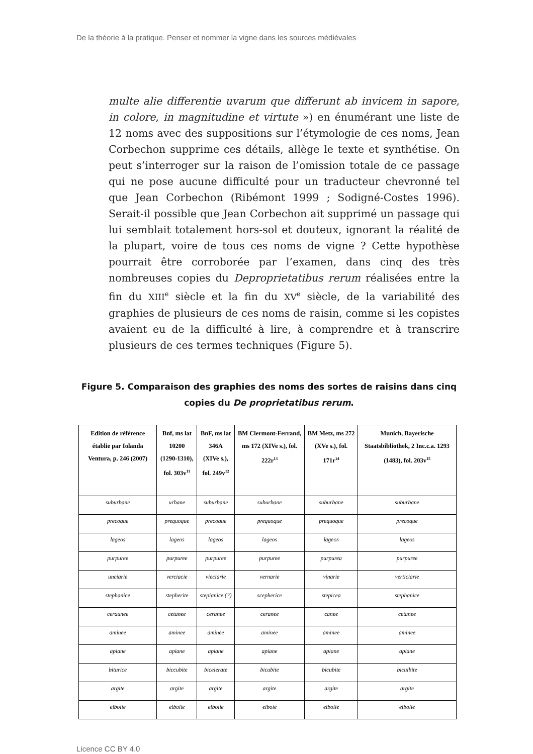De la théorie à la pratique. Penser et nommer la vigne dans les sources médiévales
multe alie differentie uvarum que differunt ab invicem in sapore, in colore, in magnitudine et virtute ») en énumérant une liste de 12 noms avec des suppositions sur l’étymologie de ces noms, Jean Corbechon supprime ces détails, allège le texte et synthétise. On peut s’interroger sur la raison de l’omission totale de ce passage qui ne pose aucune difficulté pour un traducteur chevronné tel que Jean Corbechon (Ribémont 1999 ; Sodigné-Costes 1996). Serait-il possible que Jean Corbechon ait supprimé un passage qui lui semblait totalement hors-sol et douteux, ignorant la réalité de la plupart, voire de tous ces noms de vigne ? Cette hypothèse pourrait être corroborée par l’examen, dans cinq des très nombreuses copies du Deproprietatibus rerum réalisées entre la fin du XIII<sup>e</sup> siècle et la fin du XV<sup>e</sup> siècle, de la variabilité des graphies de plusieurs de ces noms de raisin, comme si les copistes avaient eu de la difficulté à lire, à comprendre et à transcrire plusieurs de ces termes techniques (Figure 5).
Figure 5. Comparaison des graphies des noms des sortes de raisins dans cinq copies du De proprietatibus rerum.
| Edition de référence établie par Iolanda Ventura, p. 246 (2007) | Bnf, ms lat 10200 (1290-1310), fol. 303v<sup>11</sup> | BnF, ms lat 346A (XIVe s.), fol. 249v<sup>12</sup> | BM Clermont-Ferrand, ms 172 (XIVe s.), fol. 222r<sup>13</sup> | BM Metz, ms 272 (XVe s.), fol. 171r<sup>14</sup> | Munich, Bayerische Staatsbibliothek, 2 Inc.c.a. 1293 (1483), fol. 203v<sup>15</sup> |
| --- | --- | --- | --- | --- | --- |
| suburbane | urbane | suburbane | suburbane | suburbane | suburbane |
| precoque | prequoque | precoque | prequoque | prequoque | precoque |
| lageos | lageos | lageos | lageos | lageos | lageos |
| purpuree | purpuree | purpuree | purpuree | purpurea | purpuree |
| unciarie | verciacie | vieciarie | vernarie | vinarie | verticiarie |
| stephanice | stepherite | stepianice (?) | scepherice | stepicea | stephanice |
| ceraunee | cetanee | ceranee | ceranee | canee | cetanee |
| aminee | aminee | aminee | aminee | aminee | aminee |
| apiane | apiane | apiane | apiane | apiane | apiane |
| biturice | biccubite | bicelerate | bicubite | bicubite | biculbite |
| argite | argite | argite | argite | argite | argite |
| elbolie | elbolie | elbolie | elboie | elbolie | elbolie |
Licence CC BY 4.0